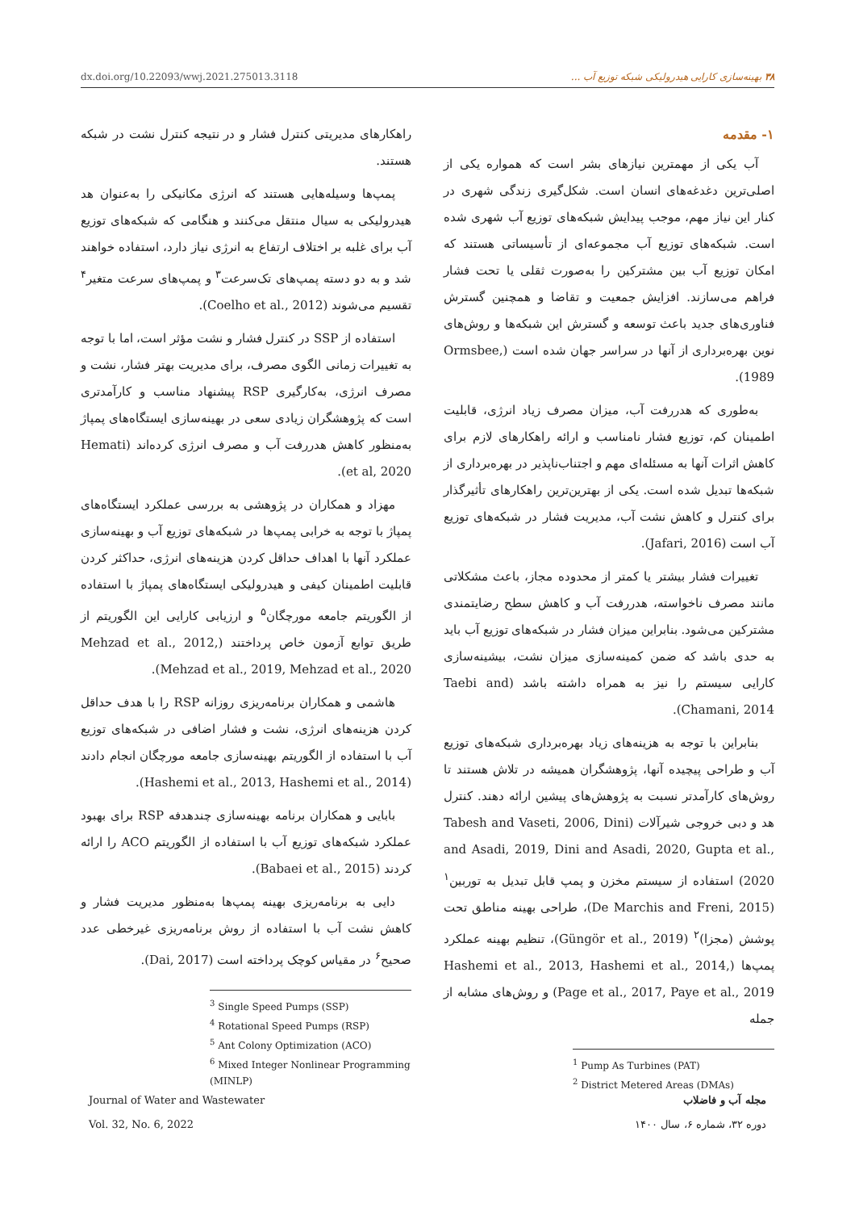dx.doi.org/10.22093/wwj.2021.275013.3118 ۳۸ بهینه‌سازی کارایی هیدرولیکی شبکه توزیع آب ...
۱- مقدمه
آب یکی از مهمترین نیازهای بشر است که همواره یکی از اصلی‌ترین دغدغه‌های انسان است. شکل‌گیری زندگی شهری در کنار این نیاز مهم، موجب پیدایش شبکه‌های توزیع آب شهری شده است. شبکه‌های توزیع آب مجموعه‌ای از تأسیساتی هستند که امکان توزیع آب بین مشترکین را به‌صورت ثقلی یا تحت فشار فراهم می‌سازند. افزایش جمعیت و تقاضا و همچنین گسترش فناوری‌های جدید باعث توسعه و گسترش این شبکه‌ها و روش‌های نوین بهره‌برداری از آنها در سراسر جهان شده است (Ormsbee, 1989).
به‌طوری که هدررفت آب، میزان مصرف زیاد انرژی، قابلیت اطمینان کم، توزیع فشار نامناسب و ارائه راهکارهای لازم برای کاهش اثرات آنها به مسئله‌ای مهم و اجتناب‌ناپذیر در بهره‌برداری از شبکه‌ها تبدیل شده است. یکی از بهترین‌ترین راهکارهای تأثیرگذار برای کنترل و کاهش نشت آب، مدیریت فشار در شبکه‌های توزیع آب است (Jafari, 2016).
تغییرات فشار بیشتر یا کمتر از محدوده مجاز، باعث مشکلاتی مانند مصرف ناخواسته، هدررفت آب و کاهش سطح رضایتمندی مشترکین می‌شود. بنابراین میزان فشار در شبکه‌های توزیع آب باید به حدی باشد که ضمن کمینه‌سازی میزان نشت، بیشینه‌سازی کارایی سیستم را نیز به همراه داشته باشد (Taebi and Chamani, 2014).
بنابراین با توجه به هزینه‌های زیاد بهره‌برداری شبکه‌های توزیع آب و طراحی پیچیده آنها، پژوهشگران همیشه در تلاش هستند تا روش‌های کارآمدتر نسبت به پژوهش‌های پیشین ارائه دهند. کنترل هد و دبی خروجی شیرآلات (Tabesh and Vaseti, 2006, Dini and Asadi, 2019, Dini and Asadi, 2020, Gupta et al., 2020) استفاده از سیستم مخزن و پمپ قابل تبدیل به توربین<sup>۱</sup> (De Marchis and Freni, 2015)، طراحی بهینه مناطق تحت پوشش (مجزا)<sup>۲</sup> (Güngör et al., 2019)، تنظیم بهینه عملکرد پمپ‌ها (Hashemi et al., 2013, Hashemi et al., 2014, Page et al., 2017, Paye et al., 2019) و روش‌های مشابه از جمله
<sup>1</sup> Pump As Turbines (PAT)
<sup>2</sup> District Metered Areas (DMAs)
راهکارهای مدیریتی کنترل فشار و در نتیجه کنترل نشت در شبکه هستند.
پمپ‌ها وسیله‌هایی هستند که انرژی مکانیکی را به‌عنوان هد هیدرولیکی به سیال منتقل می‌کنند و هنگامی که شبکه‌های توزیع آب برای غلبه بر اختلاف ارتفاع به انرژی نیاز دارد، استفاده خواهند شد و به دو دسته پمپ‌های تک‌سرعت<sup>۳</sup> و پمپ‌های سرعت متغیر<sup>۴</sup> تقسیم می‌شوند (Coelho et al., 2012).
استفاده از SSP در کنترل فشار و نشت مؤثر است، اما با توجه به تغییرات زمانی الگوی مصرف، برای مدیریت بهتر فشار، نشت و مصرف انرژی، به‌کارگیری RSP پیشنهاد مناسب و کارآمدتری است که پژوهشگران زیادی سعی در بهینه‌سازی ایستگاه‌های پمپاژ به‌منظور کاهش هدررفت آب و مصرف انرژی کرده‌اند (Hemati et al, 2020).
مهزاد و همکاران در پژوهشی به بررسی عملکرد ایستگاه‌های پمپاژ با توجه به خرابی پمپ‌ها در شبکه‌های توزیع آب و بهینه‌سازی عملکرد آنها با اهداف حداقل کردن هزینه‌های انرژی، حداکثر کردن قابلیت اطمینان کیفی و هیدرولیکی ایستگاه‌های پمپاژ با استفاده از الگوریتم جامعه مورچگان<sup>۵</sup> و ارزیابی کارایی این الگوریتم از طریق توابع آزمون خاص پرداختند (Mehzad et al., 2012, Mehzad et al., 2019, Mehzad et al., 2020).
هاشمی و همکاران برنامه‌ریزی روزانه RSP را با هدف حداقل کردن هزینه‌های انرژی، نشت و فشار اضافی در شبکه‌های توزیع آب با استفاده از الگوریتم بهینه‌سازی جامعه مورچگان انجام دادند (Hashemi et al., 2013, Hashemi et al., 2014).
بابایی و همکاران برنامه بهینه‌سازی چندهدفه RSP برای بهبود عملکرد شبکه‌های توزیع آب با استفاده از الگوریتم ACO را ارائه کردند (Babaei et al., 2015).
دایی به برنامه‌ریزی بهینه پمپ‌ها به‌منظور مدیریت فشار و کاهش نشت آب با استفاده از روش برنامه‌ریزی غیرخطی عدد صحیح<sup>۶</sup> در مقیاس کوچک پرداخته است (Dai, 2017).
<sup>3</sup> Single Speed Pumps (SSP)
<sup>4</sup> Rotational Speed Pumps (RSP)
<sup>5</sup> Ant Colony Optimization (ACO)
<sup>6</sup> Mixed Integer Nonlinear Programming (MINLP)
Journal of Water and Wastewater
Vol. 32, No. 6, 2022
مجله آب و فاضلاب
دوره ۳۲، شماره ۶، سال ۱۴۰۰